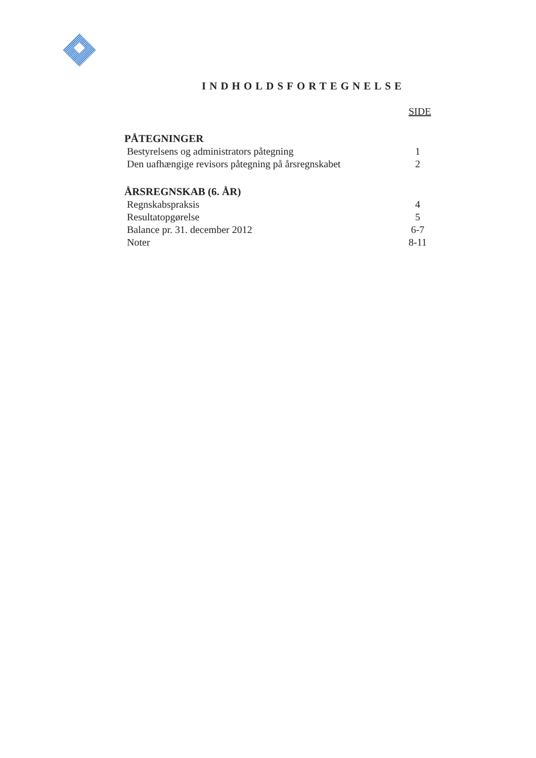INDHOLDSFORTEGNELSE
SIDE
PÅTEGNINGER
Bestyrelsens og administrators påtegning 1
Den uafhængige revisors påtegning på årsregnskabet 2
ÅRSREGNSKAB (6. ÅR)
Regnskabspraksis 4
Resultatopgørelse 5
Balance pr. 31. december 2012 6-7
Noter 8-11